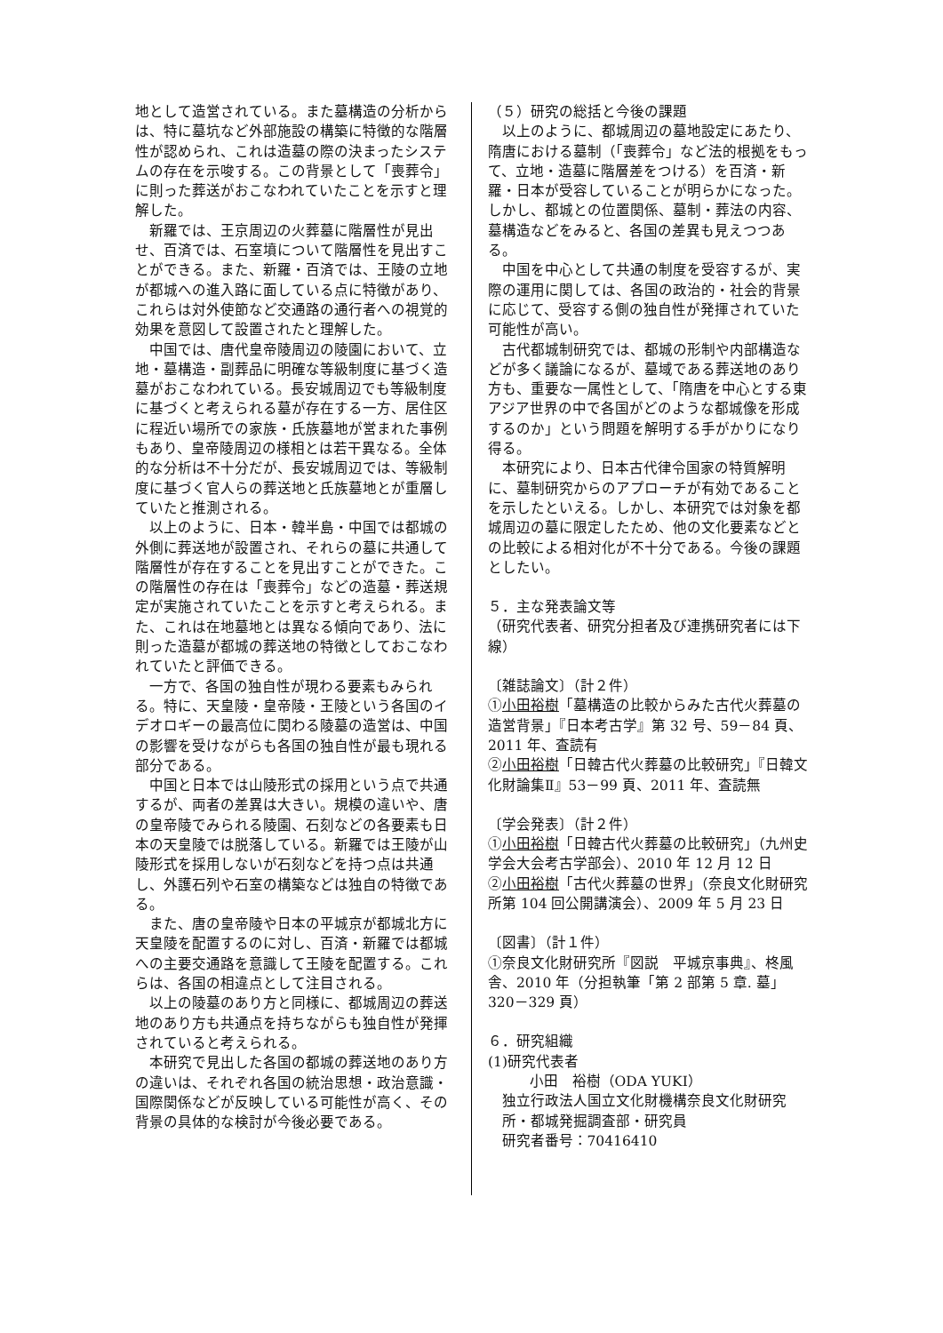地として造営されている。また墓構造の分析からは、特に墓坑など外部施設の構築に特徴的な階層性が認められ、これは造墓の際の決まったシステムの存在を示唆する。この背景として「喪葬令」に則った葬送がおこなわれていたことを示すと理解した。
新羅では、王京周辺の火葬墓に階層性が見出せ、百済では、石室墳について階層性を見出すことができる。また、新羅・百済では、王陵の立地が都城への進入路に面している点に特徴があり、これらは対外使節など交通路の通行者への視覚的効果を意図して設置されたと理解した。
中国では、唐代皇帝陵周辺の陵園において、立地・墓構造・副葬品に明確な等級制度に基づく造墓がおこなわれている。長安城周辺でも等級制度に基づくと考えられる墓が存在する一方、居住区に程近い場所での家族・氏族墓地が営まれた事例もあり、皇帝陵周辺の様相とは若干異なる。全体的な分析は不十分だが、長安城周辺では、等級制度に基づく官人らの葬送地と氏族墓地とが重層していたと推測される。
以上のように、日本・韓半島・中国では都城の外側に葬送地が設置され、それらの墓に共通して階層性が存在することを見出すことができた。この階層性の存在は「喪葬令」などの造墓・葬送規定が実施されていたことを示すと考えられる。また、これは在地墓地とは異なる傾向であり、法に則った造墓が都城の葬送地の特徴としておこなわれていたと評価できる。
一方で、各国の独自性が現わる要素もみられる。特に、天皇陵・皇帝陵・王陵という各国のイデオロギーの最高位に関わる陵墓の造営は、中国の影響を受けながらも各国の独自性が最も現れる部分である。
中国と日本では山陵形式の採用という点で共通するが、両者の差異は大きい。規模の違いや、唐の皇帝陵でみられる陵園、石刻などの各要素も日本の天皇陵では脱落している。新羅では王陵が山陵形式を採用しないが石刻などを持つ点は共通し、外護石列や石室の構築などは独自の特徴である。
また、唐の皇帝陵や日本の平城京が都城北方に天皇陵を配置するのに対し、百済・新羅では都城への主要交通路を意識して王陵を配置する。これらは、各国の相違点として注目される。
以上の陵墓のあり方と同様に、都城周辺の葬送地のあり方も共通点を持ちながらも独自性が発揮されていると考えられる。
本研究で見出した各国の都城の葬送地のあり方の違いは、それぞれ各国の統治思想・政治意識・国際関係などが反映している可能性が高く、その背景の具体的な検討が今後必要である。
（５）研究の総括と今後の課題
以上のように、都城周辺の墓地設定にあたり、隋唐における墓制（「喪葬令」など法的根拠をもって、立地・造墓に階層差をつける）を百済・新羅・日本が受容していることが明らかになった。しかし、都城との位置関係、墓制・葬法の内容、墓構造などをみると、各国の差異も見えつつある。
中国を中心として共通の制度を受容するが、実際の運用に関しては、各国の政治的・社会的背景に応じて、受容する側の独自性が発揮されていた可能性が高い。
古代都城制研究では、都城の形制や内部構造などが多く議論になるが、墓域である葬送地のあり方も、重要な一属性として、「隋唐を中心とする東アジア世界の中で各国がどのような都城像を形成するのか」という問題を解明する手がかりになり得る。
本研究により、日本古代律令国家の特質解明に、墓制研究からのアプローチが有効であることを示したといえる。しかし、本研究では対象を都城周辺の墓に限定したため、他の文化要素などとの比較による相対化が不十分である。今後の課題としたい。
５．主な発表論文等
（研究代表者、研究分担者及び連携研究者には下線）
〔雑誌論文〕（計２件）
①小田裕樹「墓構造の比較からみた古代火葬墓の造営背景」『日本考古学』第 32 号、59－84 頁、2011 年、査読有
②小田裕樹「日韓古代火葬墓の比較研究」『日韓文化財論集Ⅱ』53－99 頁、2011 年、査読無
〔学会発表〕（計２件）
①小田裕樹「日韓古代火葬墓の比較研究」（九州史学会大会考古学部会）、2010 年 12 月 12 日
②小田裕樹「古代火葬墓の世界」（奈良文化財研究所第 104 回公開講演会）、2009 年 5 月 23 日
〔図書〕（計１件）
①奈良文化財研究所『図説　平城京事典』、柊風舎、2010 年（分担執筆「第 2 部第 5 章. 墓」320－329 頁）
６．研究組織
(1)研究代表者
小田　裕樹（ODA YUKI）
独立行政法人国立文化財機構奈良文化財研究所・都城発掘調査部・研究員
研究者番号：70416410